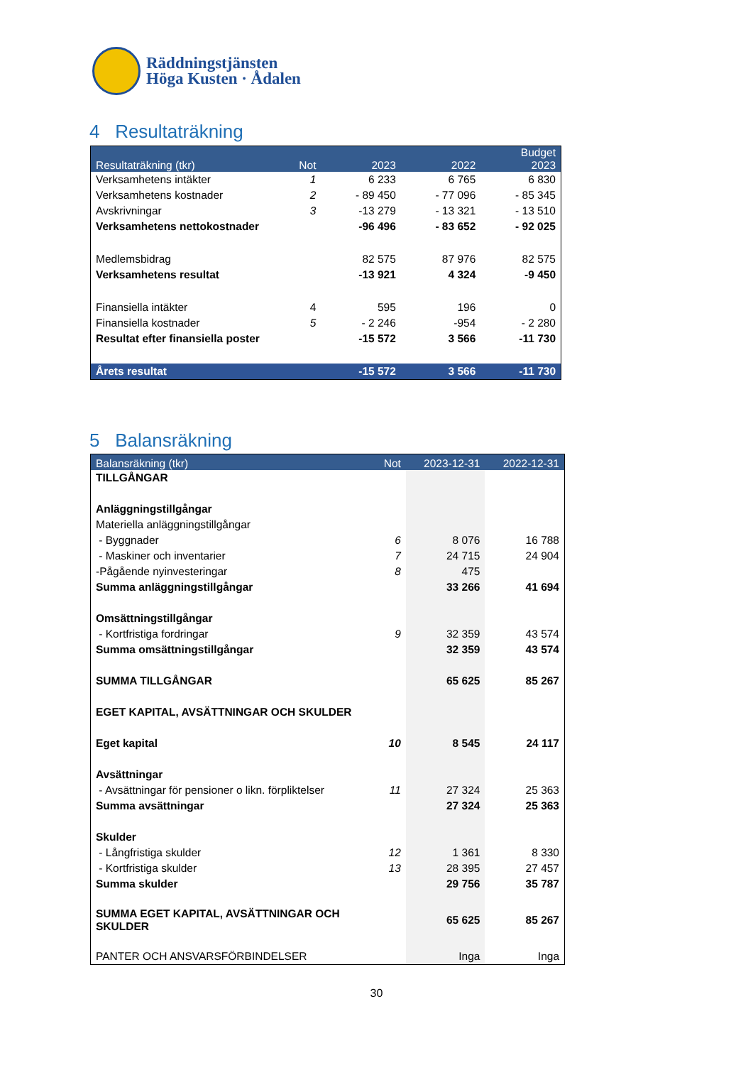Räddningstjänsten
Höga Kusten · Ådalen
4 Resultaträkning
| Resultaträkning (tkr) | Not | 2023 | 2022 | Budget 2023 |
| --- | --- | --- | --- | --- |
| Verksamhetens intäkter | 1 | 6 233 | 6 765 | 6 830 |
| Verksamhetens kostnader | 2 | - 89 450 | - 77 096 | - 85 345 |
| Avskrivningar | 3 | -13 279 | - 13 321 | - 13 510 |
| Verksamhetens nettokostnader | | -96 496 | - 83 652 | - 92 025 |
| Medlemsbidrag | | 82 575 | 87 976 | 82 575 |
| Verksamhetens resultat | | -13 921 | 4 324 | -9 450 |
| Finansiella intäkter | 4 | 595 | 196 | 0 |
| Finansiella kostnader | 5 | - 2 246 | -954 | - 2 280 |
| Resultat efter finansiella poster | | -15 572 | 3 566 | -11 730 |
| Årets resultat | | -15 572 | 3 566 | -11 730 |
5 Balansräkning
| Balansräkning (tkr) | Not | 2023-12-31 | 2022-12-31 |
| --- | --- | --- | --- |
| TILLGÅNGAR | | | |
| Anläggningstillgångar | | | |
| Materiella anläggningstillgångar | | | |
| - Byggnader | 6 | 8 076 | 16 788 |
| - Maskiner och inventarier | 7 | 24 715 | 24 904 |
| -Pågående nyinvesteringar | 8 | 475 | |
| Summa anläggningstillgångar | | 33 266 | 41 694 |
| Omsättningstillgångar | | | |
| - Kortfristiga fordringar | 9 | 32 359 | 43 574 |
| Summa omsättningstillgångar | | 32 359 | 43 574 |
| SUMMA TILLGÅNGAR | | 65 625 | 85 267 |
| EGET KAPITAL, AVSÄTTNINGAR OCH SKULDER | | | |
| Eget kapital | 10 | 8 545 | 24 117 |
| Avsättningar | | | |
| - Avsättningar för pensioner o likn. förpliktelser | 11 | 27 324 | 25 363 |
| Summa avsättningar | | 27 324 | 25 363 |
| Skulder | | | |
| - Långfristiga skulder | 12 | 1 361 | 8 330 |
| - Kortfristiga skulder | 13 | 28 395 | 27 457 |
| Summa skulder | | 29 756 | 35 787 |
| SUMMA EGET KAPITAL, AVSÄTTNINGAR OCH SKULDER | | 65 625 | 85 267 |
| PANTER OCH ANSVARSFÖRBINDELSER | | Inga | Inga |
30